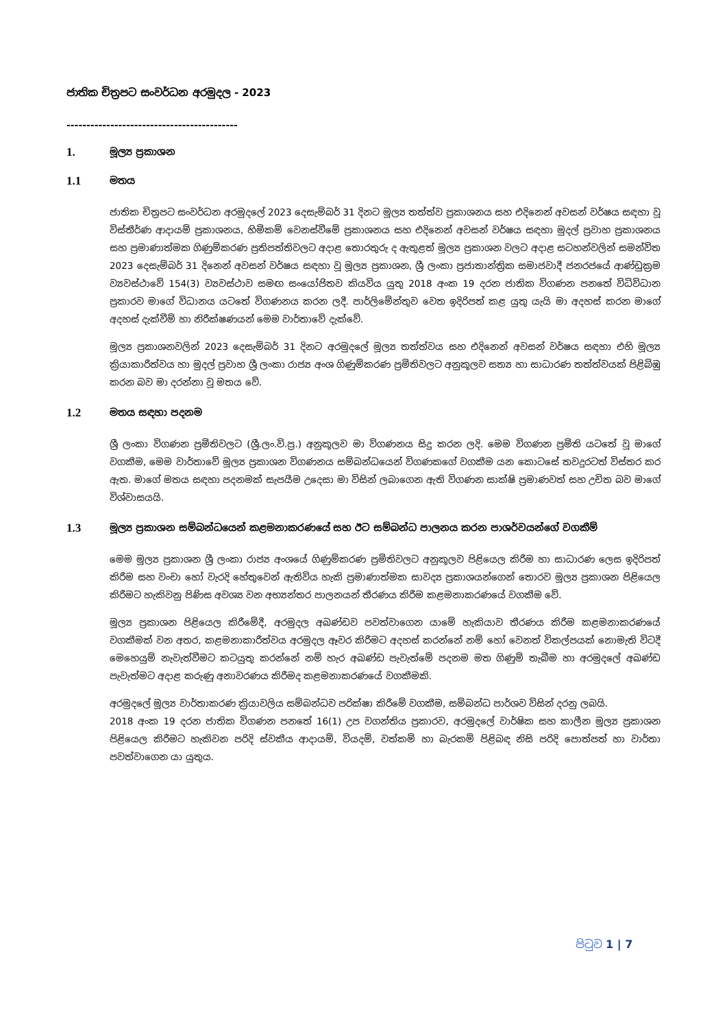ජාතික චිත්‍රපට සංවර්ධන අරමුදල - 2023
-------------------------------------------
1. මූල්‍ය ප්‍රකාශන
1.1 මතය
ජාතික චිත්‍රපට සංවර්ධන අරමුදලේ 2023 දෙසැම්බර් 31 දිනට මූල්‍ය තත්ත්ව ප්‍රකාශනය සහ එදිනෙන් අවසන් වර්ෂය සඳහා වූ විස්තීර්ණ ආදායම් ප්‍රකාශනය, හිමිකම් වෙනස්වීමේ ප්‍රකාශනය සහ එදිනෙන් අවසන් වර්ෂය සඳහා මුදල් ප්‍රවාහ ප්‍රකාශනය සහ ප්‍රමාණාත්මක ගිණුම්කරණ ප්‍රතිපත්තිවලට අදාළ තොරතුරු ද ඇතුළත් මූල්‍ය ප්‍රකාශන වලට අදාළ සටහන්වලින් සමන්විත 2023 දෙසැම්බර් 31 දිනෙන් අවසන් වර්ෂය සඳහා වූ මූල්‍ය ප්‍රකාශන, ශ්‍රී ලංකා ප්‍රජාතාන්ත්‍රික සමාජවාදී ජනරජයේ ආණ්ඩුක්‍රම ව්‍යවස්ථාවේ 154(3) ව්‍යවස්ථාව සමඟ සංයෝජිතව කියවිය යුතු 2018 අංක 19 දරන ජාතික විගණන පනතේ විධිවිධාන ප්‍රකාරව මාගේ විධානය යටතේ විගණනය කරන ලදී. පාර්ලිමේන්තුව වෙත ඉදිරිපත් කළ යුතු යැයි මා අදහස් කරන මාගේ අදහස් දැක්වීම් හා නිරීක්ෂණයන් මෙම වාර්තාවේ දැක්වේ.
මූල්‍ය ප්‍රකාශනවලින් 2023 දෙසැම්බර් 31 දිනට අරමුදලේ මූල්‍ය තත්ත්වය සහ එදිනෙන් අවසන් වර්ෂය සඳහා එහි මූල්‍ය ක්‍රියාකාරීත්වය හා මුදල් ප්‍රවාහ ශ්‍රී ලංකා රාජ්‍ය අංශ ගිණුම්කරණ ප්‍රමිතිවලට අනුකූලව සත්‍ය හා සාධාරණ තත්ත්වයක් පිළිබිඹු කරන බව මා දරන්නා වූ මතය වේ.
1.2 මතය සඳහා පදනම
ශ්‍රී ලංකා විගණන ප්‍රමිතිවලට (ශ්‍රී.ලං.වි.ප්‍ර.) අනුකූලව මා විගණනය සිදු කරන ලදි. මෙම විගණන ප්‍රමිති යටතේ වූ මාගේ වගකීම, මෙම වාර්තාවේ මූල්‍ය ප්‍රකාශන විගණනය සම්බන්ධයෙන් විගණකගේ වගකීම යන කොටසේ තවදුරටත් විස්තර කර ඇත. මාගේ මතය සඳහා පදනමක් සැපයීම උදෙසා මා විසින් ලබාගෙන ඇති විගණන සාක්ෂි ප්‍රමාණවත් සහ උචිත බව මාගේ විශ්වාසයයි.
1.3 මූල්‍ය ප්‍රකාශන සම්බන්ධයෙන් කළමනාකරණයේ සහ ඊට සම්බන්ධ පාලනය කරන පාශර්වයන්ගේ වගකීම්
මෙම මූල්‍ය ප්‍රකාශන ශ්‍රී ලංකා රාජ්‍ය අංශයේ ගිණුම්කරණ ප්‍රමිතිවලට අනුකූලව පිළියෙල කිරීම හා සාධාරණ ලෙස ඉදිරිපත් කිරීම සහ වංචා හෝ වැරදි හේතුවෙන් ඇතිවිය හැකි ප්‍රමාණාත්මක සාවද්‍ය ප්‍රකාශයන්ගෙන් තොරව මූල්‍ය ප්‍රකාශන පිළියෙල කිරීමට හැකිවනු පිණිස අවශ්‍ය වන අභ්‍යන්තර පාලනයන් තීරණය කිරීම කළමනාකරණයේ වගකීම වේ.
මූල්‍ය ප්‍රකාශන පිළියෙල කිරීමේදී, අරමුදල අඛණ්ඩව පවත්වාගෙන යාමේ හැකියාව තීරණය කිරීම කළමනාකරණයේ වගකීමක් වන අතර, කළමනාකාරීත්වය අරමුදල ඈවර කිරීමට අදහස් කරන්නේ නම් හෝ වෙනත් විකල්පයක් නොමැති විටදී මෙහෙයුම් නැවැත්වීමට කටයුතු කරන්නේ නම් හැර අඛණ්ඩ පැවැත්මේ පදනම මත ගිණුම් තැබීම හා අරමුදලේ අඛණ්ඩ පැවැත්මට අදාළ කරුණු අනාවරණය කිරීමද කළමනාකරණයේ වගකීමකි.
අරමුදලේ මූල්‍ය වාර්තාකරණ ක්‍රියාවලිය සම්බන්ධව පරික්ෂා කිරීමේ වගකීම, සම්බන්ධ පාර්ශව විසින් දරනු ලබයි.
2018 අංක 19 දරන ජාතික විගණන පනතේ 16(1) උප වගන්තිය ප්‍රකාරව, අරමුදලේ වාර්ෂික සහ කාලීන මූල්‍ය ප්‍රකාශන පිළියෙල කිරීමට හැකිවන පරිදි ස්වකීය ආදායම්, වියදම්, වත්කම් හා බැරකම් පිළිබඳ නිසි පරිදි පොත්පත් හා වාර්තා පවත්වාගෙන යා යුතුය.
පිටුව 1 | 7